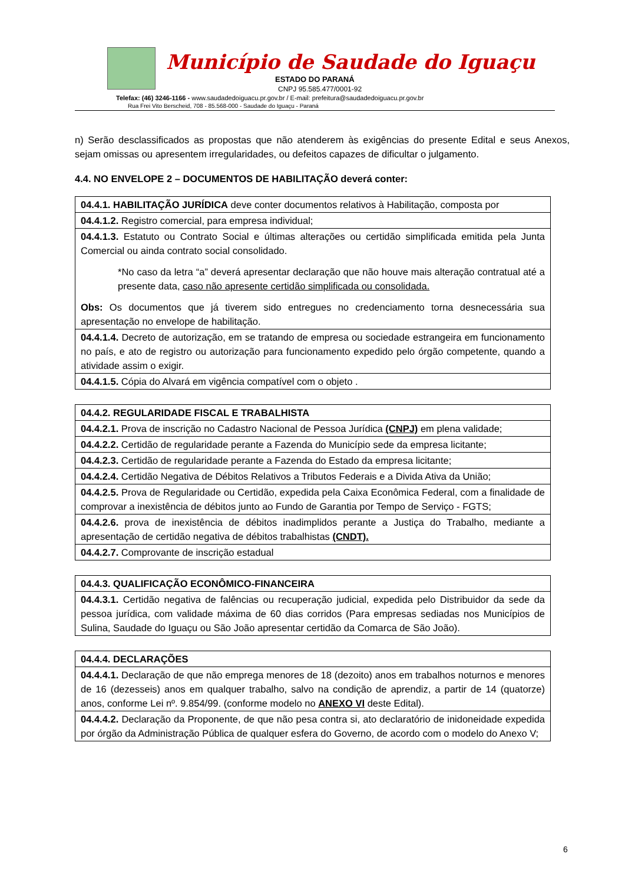Município de Saudade do Iguaçu
ESTADO DO PARANÁ
CNPJ 95.585.477/0001-92
Telefax: (46) 3246-1166 - www.saudadedoiguacu.pr.gov.br / E-mail: prefeitura@saudadedoiguacu.pr.gov.br
Rua Frei Vito Berscheid, 708 - 85.568-000 - Saudade do Iguaçu - Paraná
n) Serão desclassificados as propostas que não atenderem às exigências do presente Edital e seus Anexos, sejam omissas ou apresentem irregularidades, ou defeitos capazes de dificultar o julgamento.
4.4. NO ENVELOPE 2 – DOCUMENTOS DE HABILITAÇÃO deverá conter:
| 04.4.1. HABILITAÇÃO JURÍDICA deve conter documentos relativos à Habilitação, composta por |
| 04.4.1.2. Registro comercial, para empresa individual; |
| 04.4.1.3. Estatuto ou Contrato Social e últimas alterações ou certidão simplificada emitida pela Junta Comercial ou ainda contrato social consolidado. *No caso da letra “a” deverá apresentar declaração que não houve mais alteração contratual até a presente data, caso não apresente certidão simplificada ou consolidada. Obs: Os documentos que já tiverem sido entregues no credenciamento torna desnecessária sua apresentação no envelope de habilitação. |
| 04.4.1.4. Decreto de autorização, em se tratando de empresa ou sociedade estrangeira em funcionamento no país, e ato de registro ou autorização para funcionamento expedido pelo órgão competente, quando a atividade assim o exigir. |
| 04.4.1.5. Cópia do Alvará em vigência compatível com o objeto . |
| 04.4.2. REGULARIDADE FISCAL E TRABALHISTA |
| 04.4.2.1. Prova de inscrição no Cadastro Nacional de Pessoa Jurídica (CNPJ) em plena validade; |
| 04.4.2.2. Certidão de regularidade perante a Fazenda do Município sede da empresa licitante; |
| 04.4.2.3. Certidão de regularidade perante a Fazenda do Estado da empresa licitante; |
| 04.4.2.4. Certidão Negativa de Débitos Relativos a Tributos Federais e a Divida Ativa da União; |
| 04.4.2.5. Prova de Regularidade ou Certidão, expedida pela Caixa Econômica Federal, com a finalidade de comprovar a inexistência de débitos junto ao Fundo de Garantia por Tempo de Serviço - FGTS; |
| 04.4.2.6. prova de inexistência de débitos inadimplidos perante a Justiça do Trabalho, mediante a apresentação de certidão negativa de débitos trabalhistas (CNDT). |
| 04.4.2.7. Comprovante de inscrição estadual |
| 04.4.3. QUALIFICAÇÃO ECONÔMICO-FINANCEIRA |
| 04.4.3.1. Certidão negativa de falências ou recuperação judicial, expedida pelo Distribuidor da sede da pessoa jurídica, com validade máxima de 60 dias corridos (Para empresas sediadas nos Municípios de Sulina, Saudade do Iguaçu ou São João apresentar certidão da Comarca de São João). |
| 04.4.4. DECLARAÇÕES |
| 04.4.4.1. Declaração de que não emprega menores de 18 (dezoito) anos em trabalhos noturnos e menores de 16 (dezesseis) anos em qualquer trabalho, salvo na condição de aprendiz, a partir de 14 (quatorze) anos, conforme Lei nº. 9.854/99. (conforme modelo no ANEXO VI deste Edital). |
| 04.4.4.2. Declaração da Proponente, de que não pesa contra si, ato declaratório de inidoneidade expedida por órgão da Administração Pública de qualquer esfera do Governo, de acordo com o modelo do Anexo V; |
6